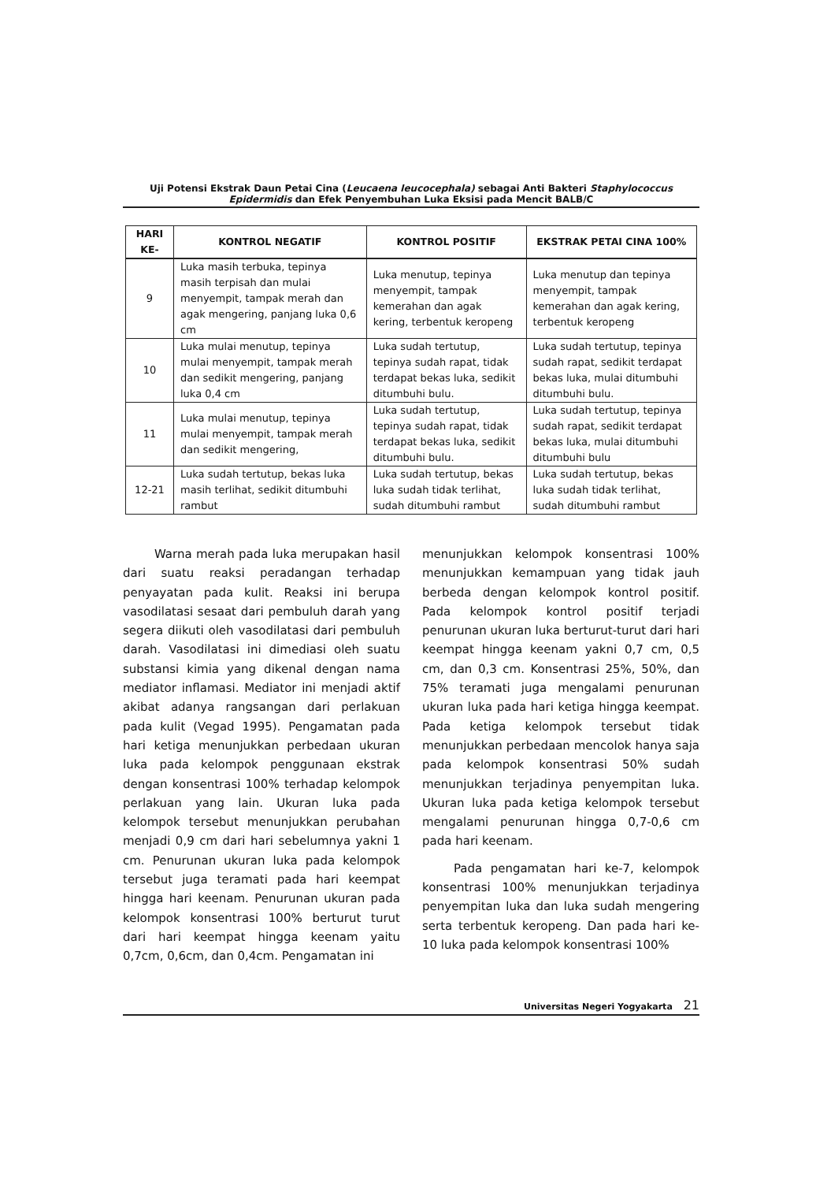Uji Potensi Ekstrak Daun Petai Cina (Leucaena leucocephala) sebagai Anti Bakteri Staphylococcus
Epidermidis dan Efek Penyembuhan Luka Eksisi pada Mencit BALB/C
| HARI KE- | KONTROL NEGATIF | KONTROL POSITIF | EKSTRAK PETAI CINA 100% |
| --- | --- | --- | --- |
| 9 | Luka masih terbuka, tepinya masih terpisah dan mulai menyempit, tampak merah dan agak mengering, panjang luka 0,6 cm | Luka menutup, tepinya menyempit, tampak kemerahan dan agak kering, terbentuk keropeng | Luka menutup dan tepinya menyempit, tampak kemerahan dan agak kering, terbentuk keropeng |
| 10 | Luka mulai menutup, tepinya mulai menyempit, tampak merah dan sedikit mengering, panjang luka 0,4 cm | Luka sudah tertutup, tepinya sudah rapat, tidak terdapat bekas luka, sedikit ditumbuhi bulu. | Luka sudah tertutup, tepinya sudah rapat, sedikit terdapat bekas luka, mulai ditumbuhi ditumbuhi bulu. |
| 11 | Luka mulai menutup, tepinya mulai menyempit, tampak merah dan sedikit mengering, | Luka sudah tertutup, tepinya sudah rapat, tidak terdapat bekas luka, sedikit ditumbuhi bulu. | Luka sudah tertutup, tepinya sudah rapat, sedikit terdapat bekas luka, mulai ditumbuhi ditumbuhi bulu |
| 12-21 | Luka sudah tertutup, bekas luka masih terlihat, sedikit ditumbuhi rambut | Luka sudah tertutup, bekas luka sudah tidak terlihat, sudah ditumbuhi rambut | Luka sudah tertutup, bekas luka sudah tidak terlihat, sudah ditumbuhi rambut |
Warna merah pada luka merupakan hasil dari suatu reaksi peradangan terhadap penyayatan pada kulit. Reaksi ini berupa vasodilatasi sesaat dari pembuluh darah yang segera diikuti oleh vasodilatasi dari pembuluh darah. Vasodilatasi ini dimediasi oleh suatu substansi kimia yang dikenal dengan nama mediator inflamasi. Mediator ini menjadi aktif akibat adanya rangsangan dari perlakuan pada kulit (Vegad 1995). Pengamatan pada hari ketiga menunjukkan perbedaan ukuran luka pada kelompok penggunaan ekstrak dengan konsentrasi 100% terhadap kelompok perlakuan yang lain. Ukuran luka pada kelompok tersebut menunjukkan perubahan menjadi 0,9 cm dari hari sebelumnya yakni 1 cm. Penurunan ukuran luka pada kelompok tersebut juga teramati pada hari keempat hingga hari keenam. Penurunan ukuran pada kelompok konsentrasi 100% berturut turut dari hari keempat hingga keenam yaitu 0,7cm, 0,6cm, dan 0,4cm. Pengamatan ini
menunjukkan kelompok konsentrasi 100% menunjukkan kemampuan yang tidak jauh berbeda dengan kelompok kontrol positif. Pada kelompok kontrol positif terjadi penurunan ukuran luka berturut-turut dari hari keempat hingga keenam yakni 0,7 cm, 0,5 cm, dan 0,3 cm. Konsentrasi 25%, 50%, dan 75% teramati juga mengalami penurunan ukuran luka pada hari ketiga hingga keempat. Pada ketiga kelompok tersebut tidak menunjukkan perbedaan mencolok hanya saja pada kelompok konsentrasi 50% sudah menunjukkan terjadinya penyempitan luka. Ukuran luka pada ketiga kelompok tersebut mengalami penurunan hingga 0,7-0,6 cm pada hari keenam.
Pada pengamatan hari ke-7, kelompok konsentrasi 100% menunjukkan terjadinya penyempitan luka dan luka sudah mengering serta terbentuk keropeng. Dan pada hari ke-10 luka pada kelompok konsentrasi 100%
Universitas Negeri Yogyakarta 21